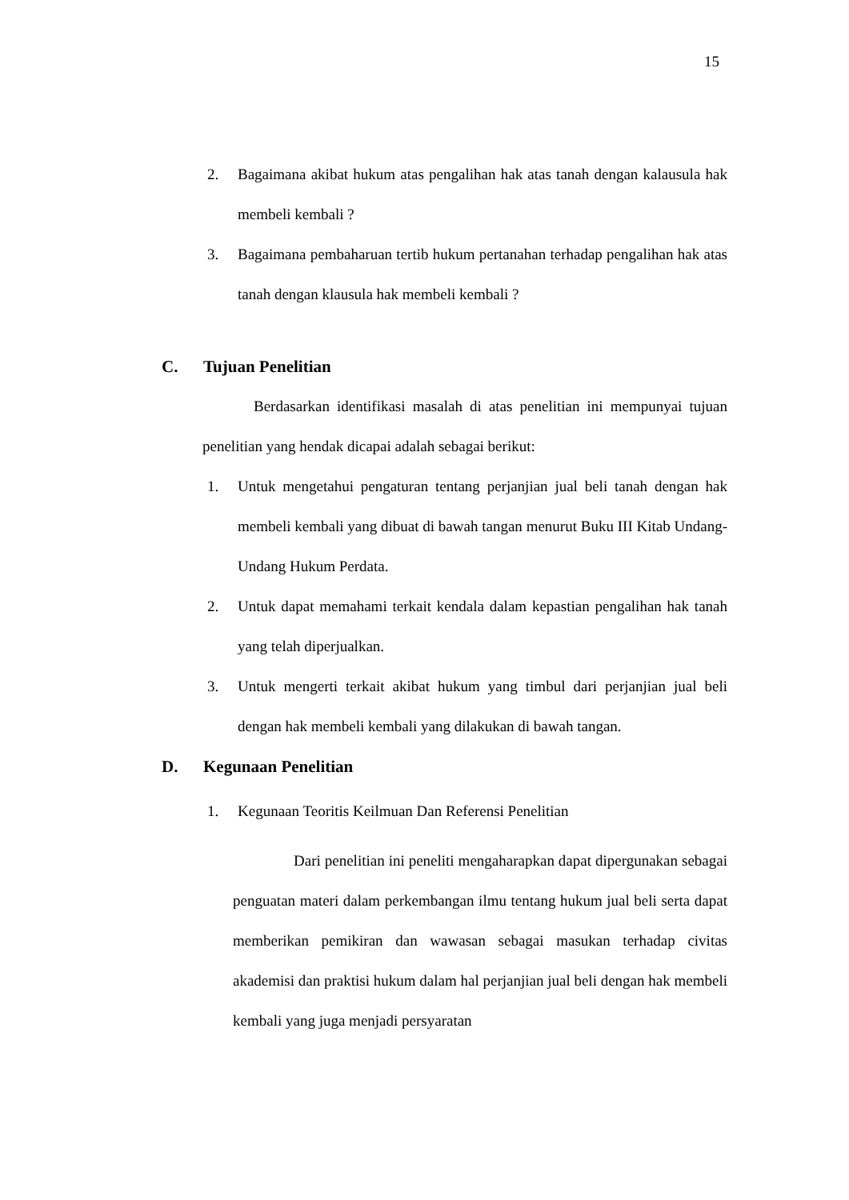15
2. Bagaimana akibat hukum atas pengalihan hak atas tanah dengan kalausula hak membeli kembali ?
3. Bagaimana pembaharuan tertib hukum pertanahan terhadap pengalihan hak atas tanah dengan klausula hak membeli kembali ?
C. Tujuan Penelitian
Berdasarkan identifikasi masalah di atas penelitian ini mempunyai tujuan penelitian yang hendak dicapai adalah sebagai berikut:
1. Untuk mengetahui pengaturan tentang perjanjian jual beli tanah dengan hak membeli kembali yang dibuat di bawah tangan menurut Buku III Kitab Undang-Undang Hukum Perdata.
2. Untuk dapat memahami terkait kendala dalam kepastian pengalihan hak tanah yang telah diperjualkan.
3. Untuk mengerti terkait akibat hukum yang timbul dari perjanjian jual beli dengan hak membeli kembali yang dilakukan di bawah tangan.
D. Kegunaan Penelitian
1. Kegunaan Teoritis Keilmuan Dan Referensi Penelitian
Dari penelitian ini peneliti mengaharapkan dapat dipergunakan sebagai penguatan materi dalam perkembangan ilmu tentang hukum jual beli serta dapat memberikan pemikiran dan wawasan sebagai masukan terhadap civitas akademisi dan praktisi hukum dalam hal perjanjian jual beli dengan hak membeli kembali yang juga menjadi persyaratan